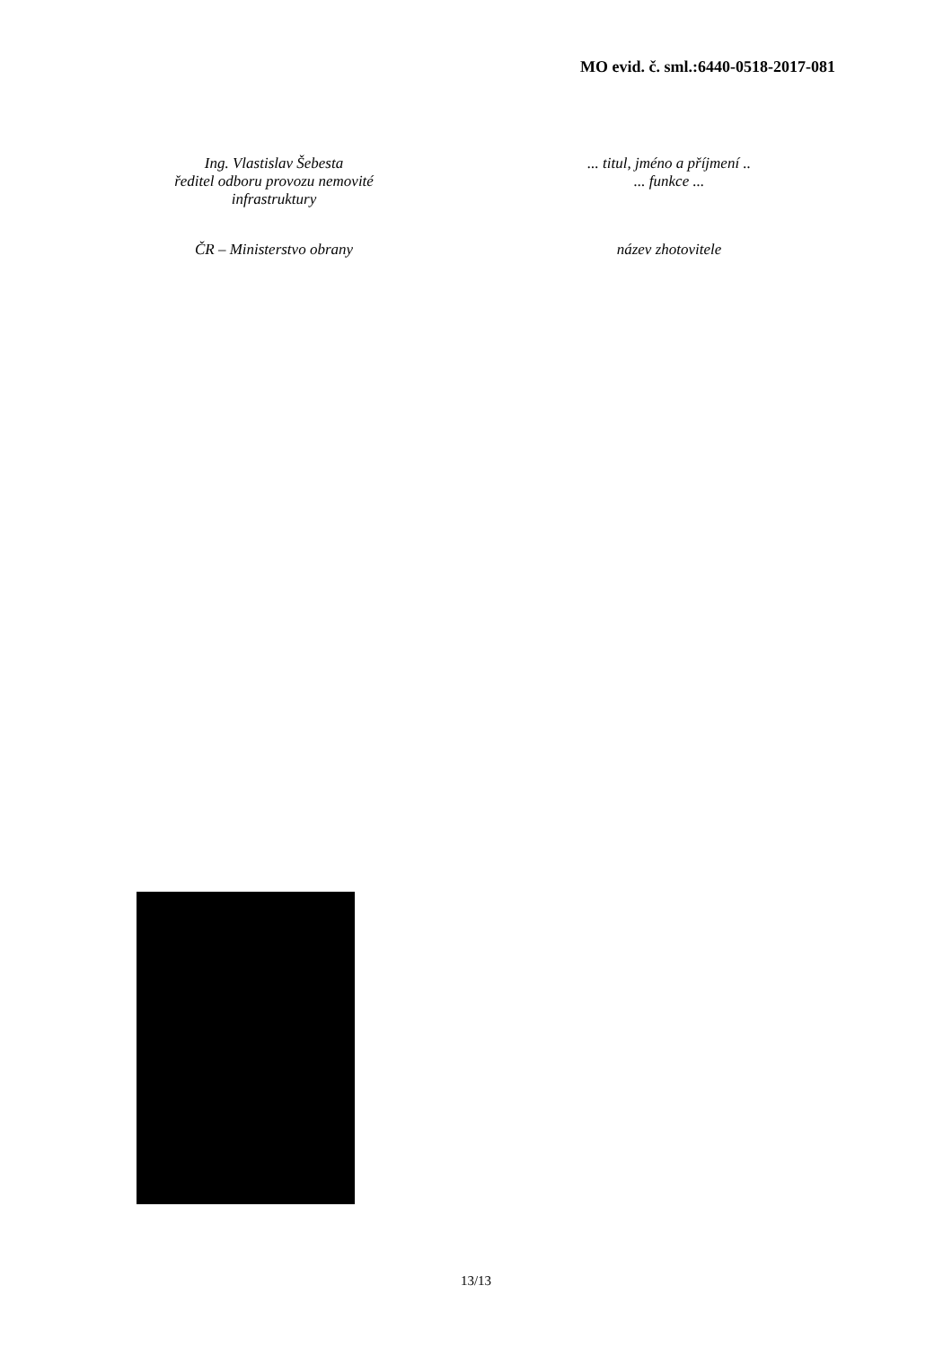MO evid. č. sml.:6440-0518-2017-081
Ing. Vlastislav Šebesta
ředitel odboru provozu nemovité
infrastruktury
ČR – Ministerstvo obrany
... titul, jméno a příjmení ..
... funkce ...
název zhotovitele
13/13